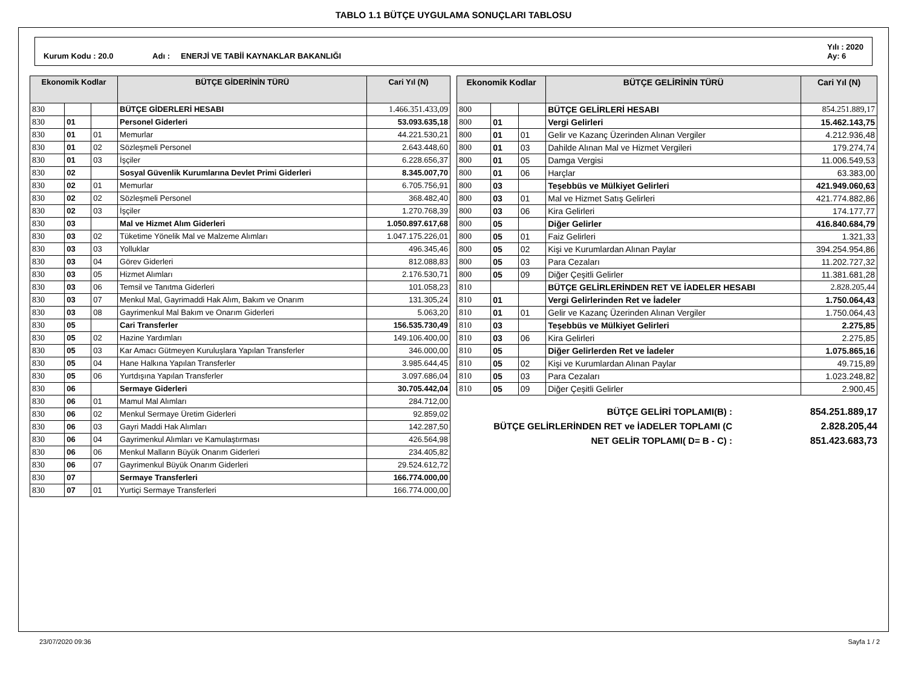TABLO 1.1 BÜTÇE UYGULAMA SONUÇLARI TABLOSU
Kurum Kodu : 20.0 Adı : ENERJİ VE TABİİ KAYNAKLAR BAKANLIĞI Yılı : 2020
Ay: 6
| Ekonomik Kodlar | | | BÜTÇE GİDERİNİN TÜRÜ | Cari Yıl (N) |
| --- | --- | --- | --- | --- |
| 830 | | | BÜTÇE GİDERLERİ HESABI | 1.466.351.433,09 |
| 830 | 01 | | Personel Giderleri | 53.093.635,18 |
| 830 | 01 | 01 | Memurlar | 44.221.530,21 |
| 830 | 01 | 02 | Sözleşmeli Personel | 2.643.448,60 |
| 830 | 01 | 03 | İşçiler | 6.228.656,37 |
| 830 | 02 | | Sosyal Güvenlik Kurumlarına Devlet Primi Giderleri | 8.345.007,70 |
| 830 | 02 | 01 | Memurlar | 6.705.756,91 |
| 830 | 02 | 02 | Sözleşmeli Personel | 368.482,40 |
| 830 | 02 | 03 | İşçiler | 1.270.768,39 |
| 830 | 03 | | Mal ve Hizmet Alım Giderleri | 1.050.897.617,68 |
| 830 | 03 | 02 | Tüketime Yönelik Mal ve Malzeme Alımları | 1.047.175.226,01 |
| 830 | 03 | 03 | Yolluklar | 496.345,46 |
| 830 | 03 | 04 | Görev Giderleri | 812.088,83 |
| 830 | 03 | 05 | Hizmet Alımları | 2.176.530,71 |
| 830 | 03 | 06 | Temsil ve Tanıtma Giderleri | 101.058,23 |
| 830 | 03 | 07 | Menkul Mal, Gayrimaddi Hak Alım, Bakım ve Onarım | 131.305,24 |
| 830 | 03 | 08 | Gayrimenkul Mal Bakım ve Onarım Giderleri | 5.063,20 |
| 830 | 05 | | Cari Transferler | 156.535.730,49 |
| 830 | 05 | 02 | Hazine Yardımları | 149.106.400,00 |
| 830 | 05 | 03 | Kar Amacı Gütmeyen Kuruluşlara Yapılan Transferler | 346.000,00 |
| 830 | 05 | 04 | Hane Halkına Yapılan Transferler | 3.985.644,45 |
| 830 | 05 | 06 | Yurtdışına Yapılan Transferler | 3.097.686,04 |
| 830 | 06 | | Sermaye Giderleri | 30.705.442,04 |
| 830 | 06 | 01 | Mamul Mal Alımları | 284.712,00 |
| 830 | 06 | 02 | Menkul Sermaye Üretim Giderleri | 92.859,02 |
| 830 | 06 | 03 | Gayri Maddi Hak Alımları | 142.287,50 |
| 830 | 06 | 04 | Gayrimenkul Alımları ve Kamulaştırması | 426.564,98 |
| 830 | 06 | 06 | Menkul Malların Büyük Onarım Giderleri | 234.405,82 |
| 830 | 06 | 07 | Gayrimenkul Büyük Onarım Giderleri | 29.524.612,72 |
| 830 | 07 | | Sermaye Transferleri | 166.774.000,00 |
| 830 | 07 | 01 | Yurtiçi Sermaye Transferleri | 166.774.000,00 |
| Ekonomik Kodlar | | | BÜTÇE GELİRİNİN TÜRÜ | Cari Yıl (N) |
| --- | --- | --- | --- | --- |
| 800 | | | BÜTÇE GELİRLERİ HESABI | 854.251.889,17 |
| 800 | 01 | | Vergi Gelirleri | 15.462.143,75 |
| 800 | 01 | 01 | Gelir ve Kazanç Üzerinden Alınan Vergiler | 4.212.936,48 |
| 800 | 01 | 03 | Dahilde Alınan Mal ve Hizmet Vergileri | 179.274,74 |
| 800 | 01 | 05 | Damga Vergisi | 11.006.549,53 |
| 800 | 01 | 06 | Harçlar | 63.383,00 |
| 800 | 03 | | Teşebbüs ve Mülkiyet Gelirleri | 421.949.060,63 |
| 800 | 03 | 01 | Mal ve Hizmet Satış Gelirleri | 421.774.882,86 |
| 800 | 03 | 06 | Kira Gelirleri | 174.177,77 |
| 800 | 05 | | Diğer Gelirler | 416.840.684,79 |
| 800 | 05 | 01 | Faiz Gelirleri | 1.321,33 |
| 800 | 05 | 02 | Kişi ve Kurumlardan Alınan Paylar | 394.254.954,86 |
| 800 | 05 | 03 | Para Cezaları | 11.202.727,32 |
| 800 | 05 | 09 | Diğer Çeşitli Gelirler | 11.381.681,28 |
| 810 | | | BÜTÇE GELİRLERİNDEN RET VE İADELER HESABI | 2.828.205,44 |
| 810 | 01 | | Vergi Gelirlerinden Ret ve İadeler | 1.750.064,43 |
| 810 | 01 | 01 | Gelir ve Kazanç Üzerinden Alınan Vergiler | 1.750.064,43 |
| 810 | 03 | | Teşebbüs ve Mülkiyet Gelirleri | 2.275,85 |
| 810 | 03 | 06 | Kira Gelirleri | 2.275,85 |
| 810 | 05 | | Diğer Gelirlerden Ret ve İadeler | 1.075.865,16 |
| 810 | 05 | 02 | Kişi ve Kurumlardan Alınan Paylar | 49.715,89 |
| 810 | 05 | 03 | Para Cezaları | 1.023.248,82 |
| 810 | 05 | 09 | Diğer Çeşitli Gelirler | 2.900,45 |
BÜTÇE GELİRİ TOPLAMI(B) : 854.251.889,17
BÜTÇE GELİRLERİNDEN RET ve İADELER TOPLAMI (C 2.828.205,44
NET GELİR TOPLAMI( D= B - C) : 851.423.683,73
23/07/2020 09:36 Sayfa 1 / 2